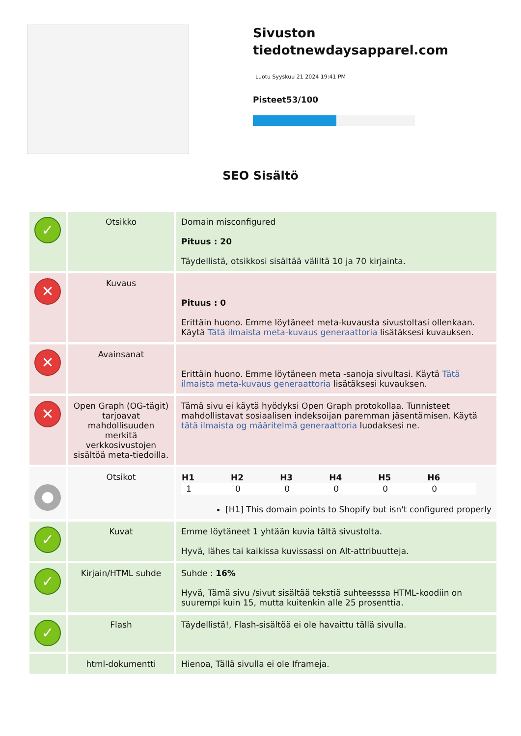Sivuston tiedotnewdaysapparel.com
Luotu Syyskuu 21 2024 19:41 PM
Pisteet53/100
SEO Sisältö
| ✓ | Otsikko | Domain misconfigured Pituus : 20 Täydellistä, otsikkosi sisältää väliltä 10 ja 70 kirjainta. |
| ✕ | Kuvaus | Pituus : 0 Erittäin huono. Emme löytäneet meta-kuvausta sivustoltasi ollenkaan. Käytä Tätä ilmaista meta-kuvaus generaattoria lisätäksesi kuvauksen. |
| ✕ | Avainsanat | Erittäin huono. Emme löytäneen meta -sanoja sivultasi. Käytä Tätä ilmaista meta-kuvaus generaattoria lisätäksesi kuvauksen. |
| ✕ | Open Graph (OG-tägit) tarjoavat mahdollisuuden merkitä verkkosivustojen sisältöä meta-tiedoilla. | Tämä sivu ei käytä hyödyksi Open Graph protokollaa. Tunnisteet mahdollistavat sosiaalisen indeksoijan paremman jäsentämisen. Käytä tätä ilmaista og määritelmä generaattoria luodaksesi ne. |
| ● | Otsikot | / H1 / H2 / H3 / H4 / H5 / H6 / / --- / --- / --- / --- / --- / --- / / 1 / 0 / 0 / 0 / 0 / 0 / [H1] This domain points to Shopify but isn't configured properly |
| ✓ | Kuvat | Emme löytäneet 1 yhtään kuvia tältä sivustolta. Hyvä, lähes tai kaikissa kuvissassi on Alt-attribuutteja. |
| ✓ | Kirjain/HTML suhde | Suhde : 16% Hyvä, Tämä sivu /sivut sisältää tekstiä suhteesssa HTML-koodiin on suurempi kuin 15, mutta kuitenkin alle 25 prosenttia. |
| ✓ | Flash | Täydellistä!, Flash-sisältöä ei ole havaittu tällä sivulla. |
| | html-dokumentti | Hienoa, Tällä sivulla ei ole Iframeja. |